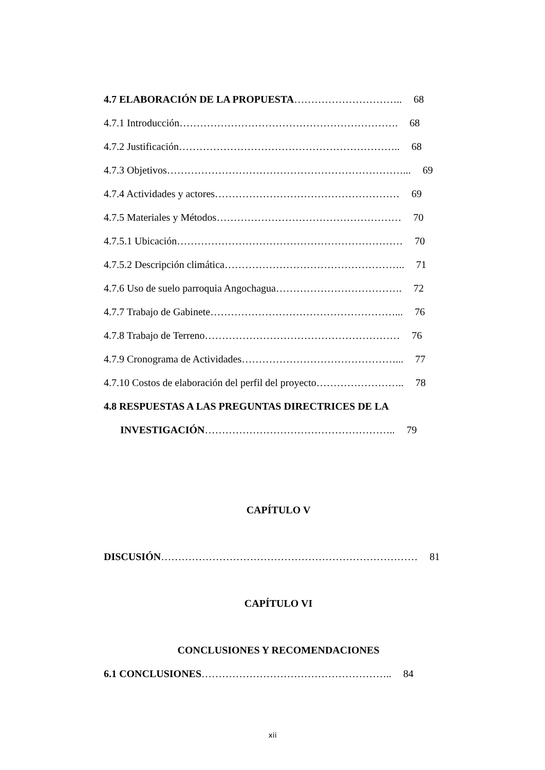4.7 ELABORACIÓN DE LA PROPUESTA………………………….. 68
4.7.1 Introducción………………………………………………………. 68
4.7.2 Justificación……………………………………………………….. 68
4.7.3 Objetivos……………………………………………………………... 69
4.7.4 Actividades y actores……………………………………………… 69
4.7.5 Materiales y Métodos……………………………………………… 70
4.7.5.1 Ubicación………………………………………………………… 70
4.7.5.2 Descripción climática…………………………………………….. 71
4.7.6 Uso de suelo parroquia Angochagua………………………………. 72
4.7.7 Trabajo de Gabinete………………………………………………... 76
4.7.8 Trabajo de Terreno………………………………………………… 76
4.7.9 Cronograma de Actividades………………………………………... 77
4.7.10 Costos de elaboración del perfil del proyecto…………………….. 78
4.8 RESPUESTAS A LAS PREGUNTAS DIRECTRICES DE LA
INVESTIGACIÓN……………………………………………….. 79
CAPÍTULO V
DISCUSIÓN………………………………………………………………… 81
CAPÍTULO VI
CONCLUSIONES Y RECOMENDACIONES
6.1 CONCLUSIONES……………………………………………….. 84
xii